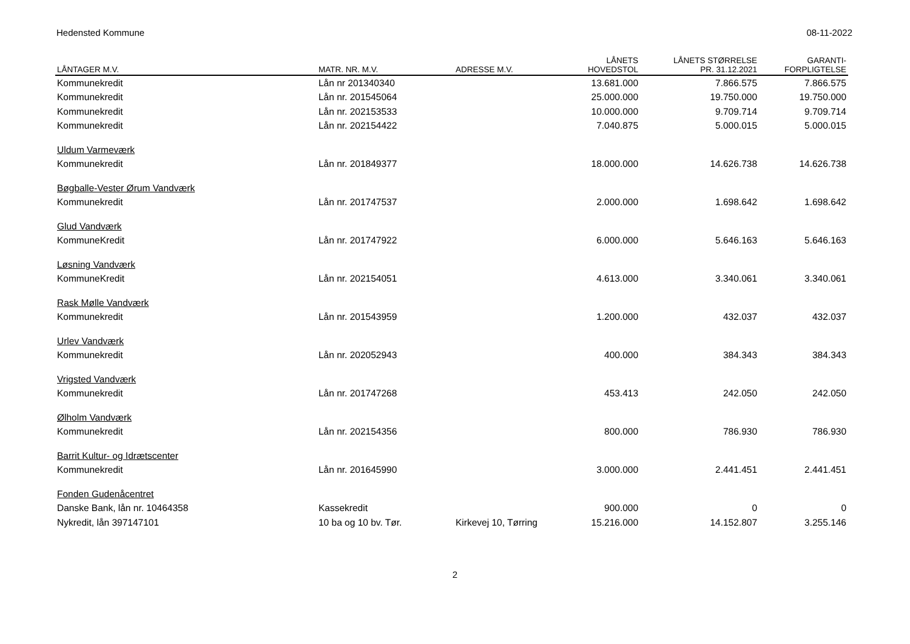Hedensted Kommune 08-11-2022
| LÅNTAGER M.V. | MATR. NR. M.V. | ADRESSE M.V. | LÅNETS HOVEDSTOL | LÅNETS STØRRELSE PR. 31.12.2021 | GARANTI- FORPLIGTELSE |
| --- | --- | --- | --- | --- | --- |
| Kommunekredit | Lån nr 201340340 | | 13.681.000 | 7.866.575 | 7.866.575 |
| Kommunekredit | Lån nr. 201545064 | | 25.000.000 | 19.750.000 | 19.750.000 |
| Kommunekredit | Lån nr. 202153533 | | 10.000.000 | 9.709.714 | 9.709.714 |
| Kommunekredit | Lån nr. 202154422 | | 7.040.875 | 5.000.015 | 5.000.015 |
| Uldum Varmeværk | | | | | |
| Kommunekredit | Lån nr. 201849377 | | 18.000.000 | 14.626.738 | 14.626.738 |
| Bøgballe-Vester Ørum Vandværk | | | | | |
| Kommunekredit | Lån nr. 201747537 | | 2.000.000 | 1.698.642 | 1.698.642 |
| Glud Vandværk | | | | | |
| KommuneKredit | Lån nr. 201747922 | | 6.000.000 | 5.646.163 | 5.646.163 |
| Løsning Vandværk | | | | | |
| KommuneKredit | Lån nr. 202154051 | | 4.613.000 | 3.340.061 | 3.340.061 |
| Rask Mølle Vandværk | | | | | |
| Kommunekredit | Lån nr. 201543959 | | 1.200.000 | 432.037 | 432.037 |
| Urlev Vandværk | | | | | |
| Kommunekredit | Lån nr. 202052943 | | 400.000 | 384.343 | 384.343 |
| Vrigsted Vandværk | | | | | |
| Kommunekredit | Lån nr. 201747268 | | 453.413 | 242.050 | 242.050 |
| Ølholm Vandværk | | | | | |
| Kommunekredit | Lån nr. 202154356 | | 800.000 | 786.930 | 786.930 |
| Barrit Kultur- og Idrætscenter | | | | | |
| Kommunekredit | Lån nr. 201645990 | | 3.000.000 | 2.441.451 | 2.441.451 |
| Fonden Gudenåcentret | | | | | |
| Danske Bank, lån nr. 10464358 | Kassekredit | | 900.000 | 0 | 0 |
| Nykredit, lån 397147101 | 10 ba og 10 bv. Tør. | Kirkevej 10, Tørring | 15.216.000 | 14.152.807 | 3.255.146 |
2